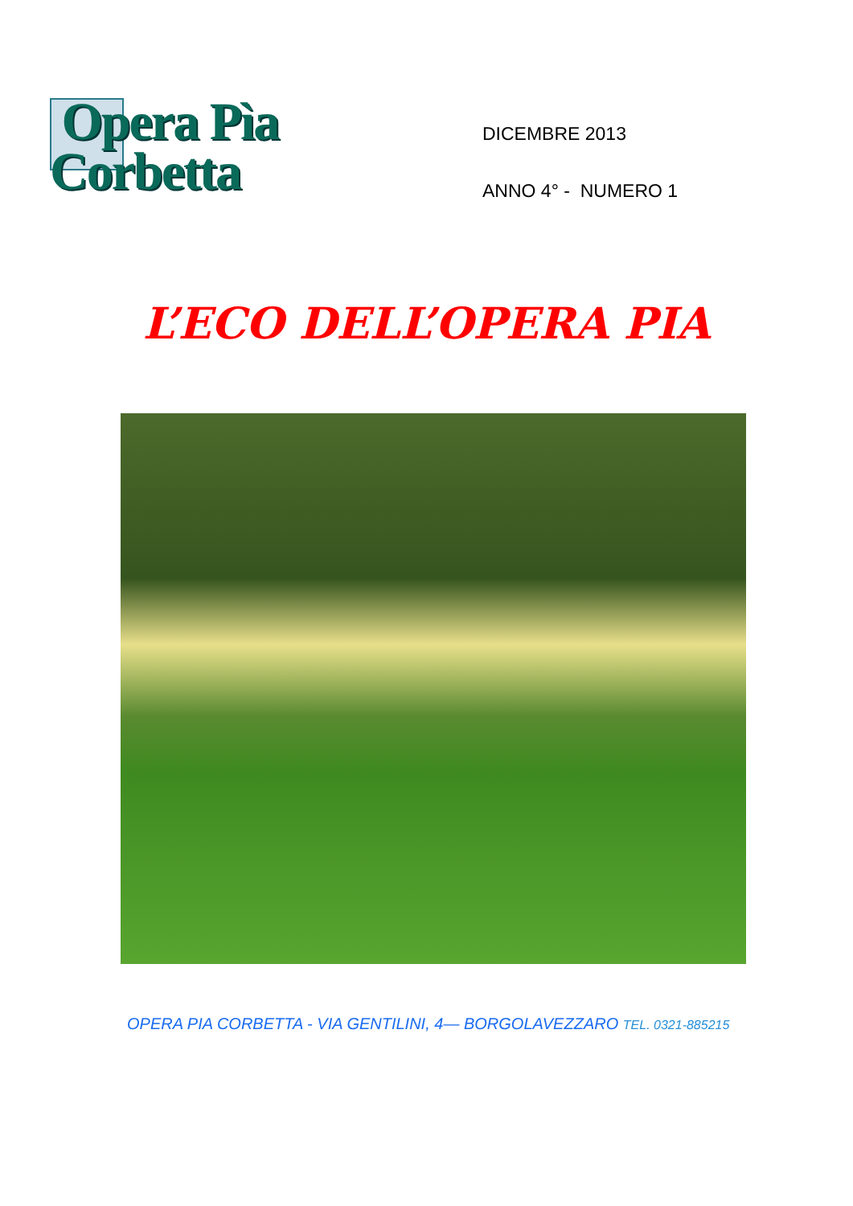Opera Pìa
Corbetta
DICEMBRE 2013
ANNO 4° - NUMERO 1
L’ECO DELL’OPERA PIA
OPERA PIA CORBETTA - VIA GENTILINI, 4— BORGOLAVEZZARO TEL. 0321-885215